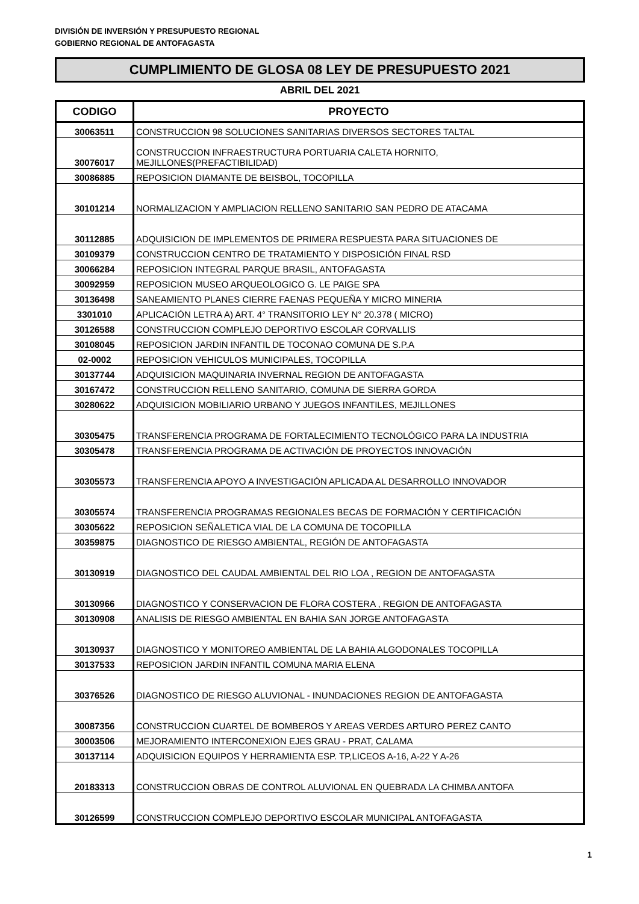DIVISIÓN DE INVERSIÓN Y PRESUPUESTO REGIONAL
GOBIERNO REGIONAL DE ANTOFAGASTA
CUMPLIMIENTO DE GLOSA 08 LEY DE PRESUPUESTO 2021
ABRIL DEL 2021
| CODIGO | PROYECTO |
| --- | --- |
| 30063511 | CONSTRUCCION 98 SOLUCIONES SANITARIAS DIVERSOS SECTORES TALTAL |
| 30076017 | CONSTRUCCION INFRAESTRUCTURA PORTUARIA CALETA HORNITO, MEJILLONES(PREFACTIBILIDAD) |
| 30086885 | REPOSICION DIAMANTE DE BEISBOL, TOCOPILLA |
| 30101214 | NORMALIZACION Y AMPLIACION RELLENO SANITARIO SAN PEDRO DE ATACAMA |
| 30112885 | ADQUISICION DE IMPLEMENTOS DE PRIMERA RESPUESTA PARA SITUACIONES DE |
| 30109379 | CONSTRUCCION CENTRO DE TRATAMIENTO Y DISPOSICIÓN FINAL RSD |
| 30066284 | REPOSICION INTEGRAL PARQUE BRASIL, ANTOFAGASTA |
| 30092959 | REPOSICION MUSEO ARQUEOLOGICO G. LE PAIGE SPA |
| 30136498 | SANEAMIENTO PLANES CIERRE FAENAS PEQUEÑA Y MICRO MINERIA |
| 3301010 | APLICACIÓN LETRA A) ART. 4° TRANSITORIO LEY N° 20.378 ( MICRO) |
| 30126588 | CONSTRUCCION COMPLEJO DEPORTIVO ESCOLAR CORVALLIS |
| 30108045 | REPOSICION JARDIN INFANTIL DE TOCONAO COMUNA DE S.P.A |
| 02-0002 | REPOSICION VEHICULOS MUNICIPALES, TOCOPILLA |
| 30137744 | ADQUISICION MAQUINARIA INVERNAL REGION DE ANTOFAGASTA |
| 30167472 | CONSTRUCCION RELLENO SANITARIO, COMUNA DE SIERRA GORDA |
| 30280622 | ADQUISICION MOBILIARIO URBANO Y JUEGOS INFANTILES, MEJILLONES |
| 30305475 | TRANSFERENCIA PROGRAMA DE FORTALECIMIENTO TECNOLÓGICO PARA LA INDUSTRIA |
| 30305478 | TRANSFERENCIA PROGRAMA DE ACTIVACIÓN DE PROYECTOS INNOVACIÓN |
| 30305573 | TRANSFERENCIA APOYO A INVESTIGACIÓN APLICADA AL DESARROLLO INNOVADOR |
| 30305574 | TRANSFERENCIA PROGRAMAS REGIONALES BECAS DE FORMACIÓN Y CERTIFICACIÓN |
| 30305622 | REPOSICION SEÑALETICA VIAL DE LA COMUNA DE TOCOPILLA |
| 30359875 | DIAGNOSTICO DE RIESGO AMBIENTAL, REGIÓN DE ANTOFAGASTA |
| 30130919 | DIAGNOSTICO DEL CAUDAL AMBIENTAL DEL RIO LOA , REGION DE ANTOFAGASTA |
| 30130966 | DIAGNOSTICO Y CONSERVACION DE FLORA COSTERA , REGION DE ANTOFAGASTA |
| 30130908 | ANALISIS DE RIESGO AMBIENTAL EN BAHIA SAN JORGE ANTOFAGASTA |
| 30130937 | DIAGNOSTICO Y MONITOREO AMBIENTAL DE LA BAHIA ALGODONALES TOCOPILLA |
| 30137533 | REPOSICION JARDIN INFANTIL COMUNA MARIA ELENA |
| 30376526 | DIAGNOSTICO DE RIESGO ALUVIONAL - INUNDACIONES REGION DE ANTOFAGASTA |
| 30087356 | CONSTRUCCION CUARTEL DE BOMBEROS Y AREAS VERDES ARTURO PEREZ CANTO |
| 30003506 | MEJORAMIENTO INTERCONEXION EJES GRAU - PRAT, CALAMA |
| 30137114 | ADQUISICION EQUIPOS Y HERRAMIENTA ESP. TP,LICEOS A-16, A-22 Y A-26 |
| 20183313 | CONSTRUCCION OBRAS DE CONTROL ALUVIONAL EN QUEBRADA LA CHIMBA ANTOFA |
| 30126599 | CONSTRUCCION COMPLEJO DEPORTIVO ESCOLAR MUNICIPAL ANTOFAGASTA |
1